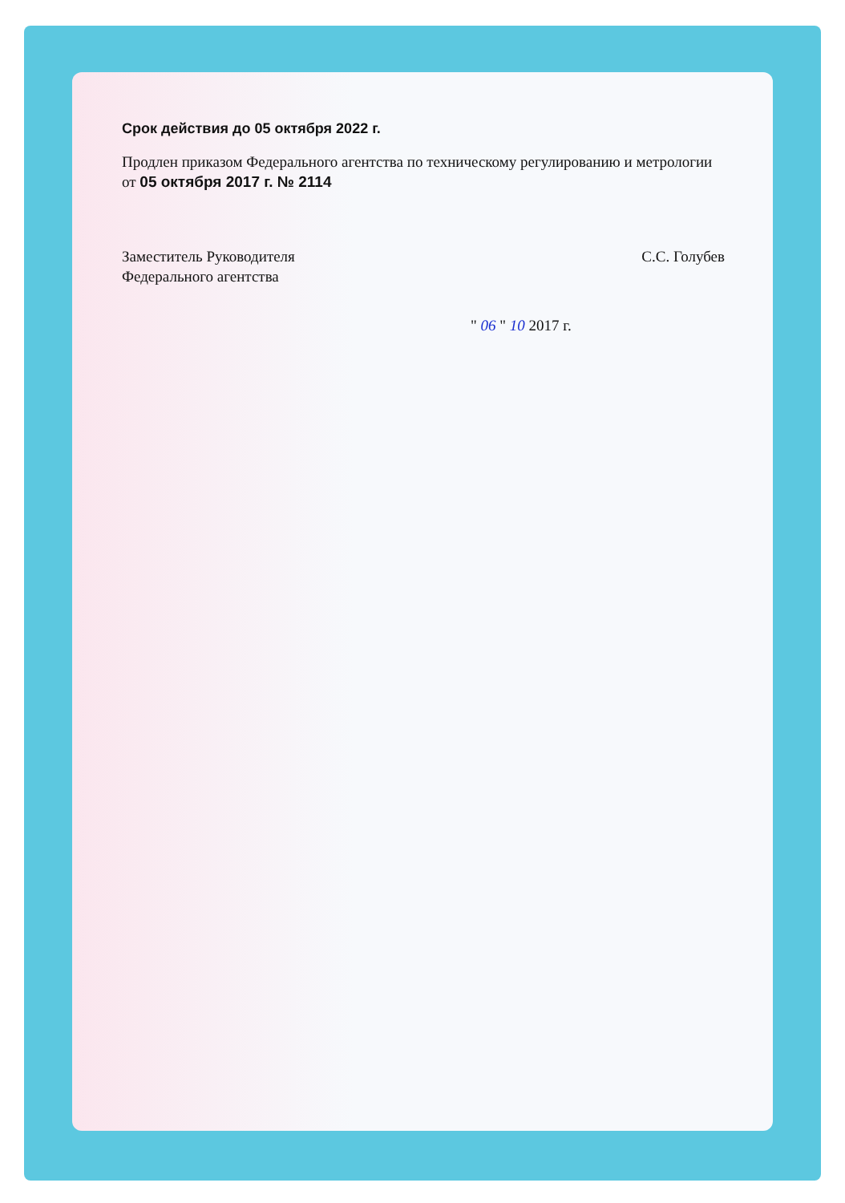Срок действия до 05 октября 2022 г.
Продлен приказом Федерального агентства по техническому регулированию и метрологии от 05 октября 2017 г. № 2114
Заместитель Руководителя
Федерального агентства
С.С. Голубев
" 06 " 10 2017 г.